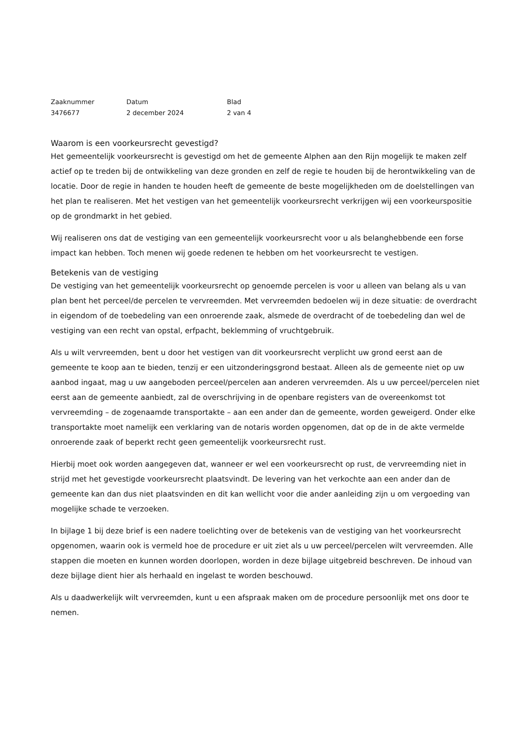| Zaaknummer | Datum | Blad |
| 3476677 | 2 december 2024 | 2 van 4 |
Waarom is een voorkeursrecht gevestigd?
Het gemeentelijk voorkeursrecht is gevestigd om het de gemeente Alphen aan den Rijn mogelijk te maken zelf actief op te treden bij de ontwikkeling van deze gronden en zelf de regie te houden bij de herontwikkeling van de locatie. Door de regie in handen te houden heeft de gemeente de beste mogelijkheden om de doelstellingen van het plan te realiseren. Met het vestigen van het gemeentelijk voorkeursrecht verkrijgen wij een voorkeurspositie op de grondmarkt in het gebied.
Wij realiseren ons dat de vestiging van een gemeentelijk voorkeursrecht voor u als belanghebbende een forse impact kan hebben. Toch menen wij goede redenen te hebben om het voorkeursrecht te vestigen.
Betekenis van de vestiging
De vestiging van het gemeentelijk voorkeursrecht op genoemde percelen is voor u alleen van belang als u van plan bent het perceel/de percelen te vervreemden. Met vervreemden bedoelen wij in deze situatie: de overdracht in eigendom of de toebedeling van een onroerende zaak, alsmede de overdracht of de toebedeling dan wel de vestiging van een recht van opstal, erfpacht, beklemming of vruchtgebruik.
Als u wilt vervreemden, bent u door het vestigen van dit voorkeursrecht verplicht uw grond eerst aan de gemeente te koop aan te bieden, tenzij er een uitzonderingsgrond bestaat. Alleen als de gemeente niet op uw aanbod ingaat, mag u uw aangeboden perceel/percelen aan anderen vervreemden. Als u uw perceel/percelen niet eerst aan de gemeente aanbiedt, zal de overschrijving in de openbare registers van de overeenkomst tot vervreemding – de zogenaamde transportakte – aan een ander dan de gemeente, worden geweigerd. Onder elke transportakte moet namelijk een verklaring van de notaris worden opgenomen, dat op de in de akte vermelde onroerende zaak of beperkt recht geen gemeentelijk voorkeursrecht rust.
Hierbij moet ook worden aangegeven dat, wanneer er wel een voorkeursrecht op rust, de vervreemding niet in strijd met het gevestigde voorkeursrecht plaatsvindt. De levering van het verkochte aan een ander dan de gemeente kan dan dus niet plaatsvinden en dit kan wellicht voor die ander aanleiding zijn u om vergoeding van mogelijke schade te verzoeken.
In bijlage 1 bij deze brief is een nadere toelichting over de betekenis van de vestiging van het voorkeursrecht opgenomen, waarin ook is vermeld hoe de procedure er uit ziet als u uw perceel/percelen wilt vervreemden. Alle stappen die moeten en kunnen worden doorlopen, worden in deze bijlage uitgebreid beschreven. De inhoud van deze bijlage dient hier als herhaald en ingelast te worden beschouwd.
Als u daadwerkelijk wilt vervreemden, kunt u een afspraak maken om de procedure persoonlijk met ons door te nemen.